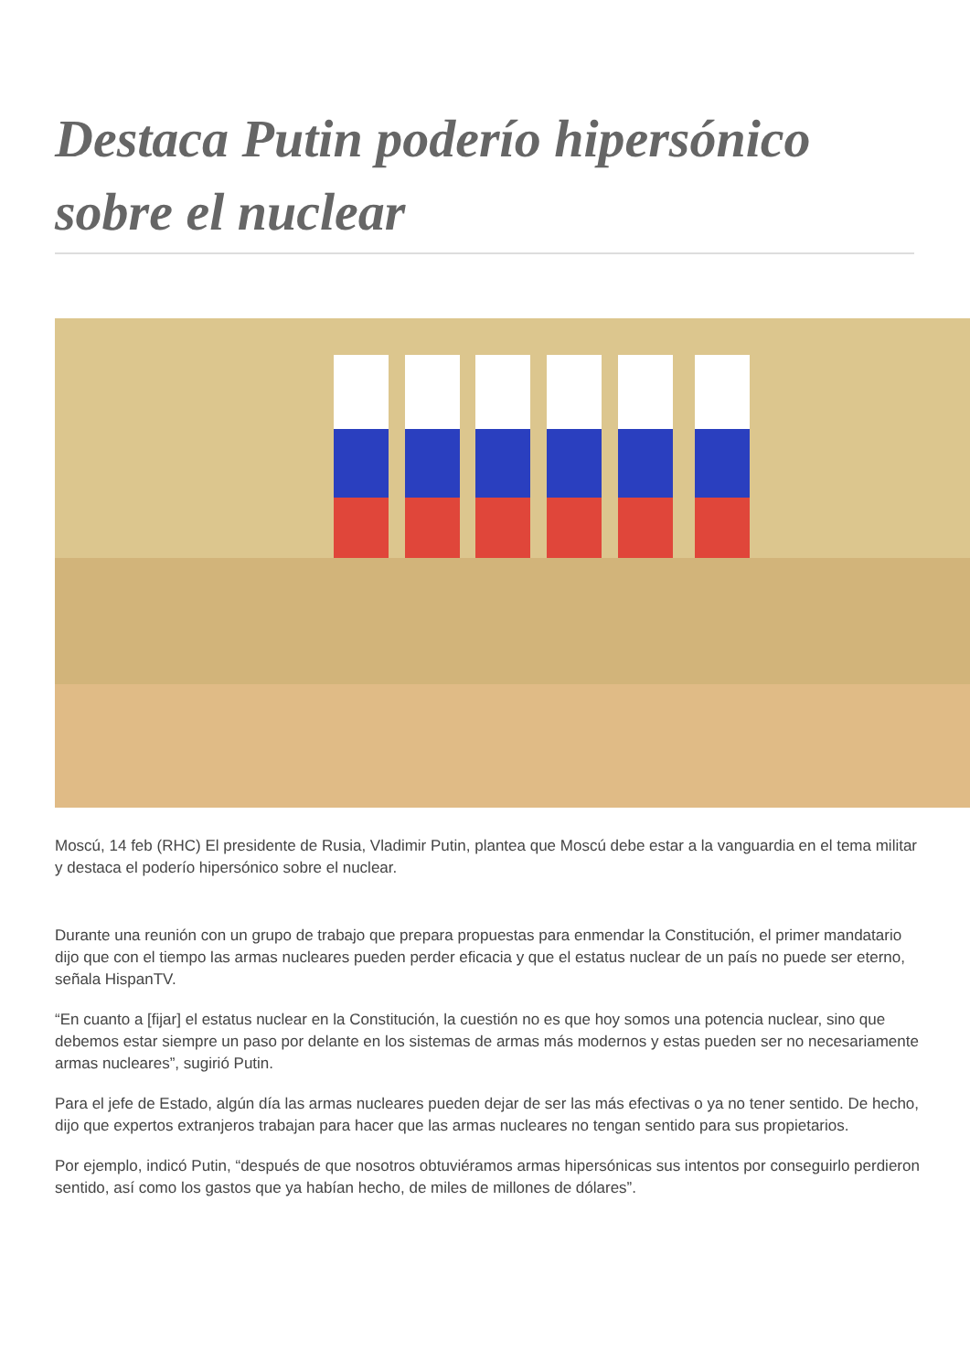Destaca Putin poderío hipersónico sobre el nuclear
Moscú, 14 feb (RHC) El presidente de Rusia, Vladimir Putin, plantea que Moscú debe estar a la vanguardia en el tema militar y destaca el poderío hipersónico sobre el nuclear.
Durante una reunión con un grupo de trabajo que prepara propuestas para enmendar la Constitución, el primer mandatario dijo que con el tiempo las armas nucleares pueden perder eficacia y que el estatus nuclear de un país no puede ser eterno, señala HispanTV.
“En cuanto a [fijar] el estatus nuclear en la Constitución, la cuestión no es que hoy somos una potencia nuclear, sino que debemos estar siempre un paso por delante en los sistemas de armas más modernos y estas pueden ser no necesariamente armas nucleares”, sugirió Putin.
Para el jefe de Estado, algún día las armas nucleares pueden dejar de ser las más efectivas o ya no tener sentido. De hecho, dijo que expertos extranjeros trabajan para hacer que las armas nucleares no tengan sentido para sus propietarios.
Por ejemplo, indicó Putin, “después de que nosotros obtuviéramos armas hipersónicas sus intentos por conseguirlo perdieron sentido, así como los gastos que ya habían hecho, de miles de millones de dólares”.